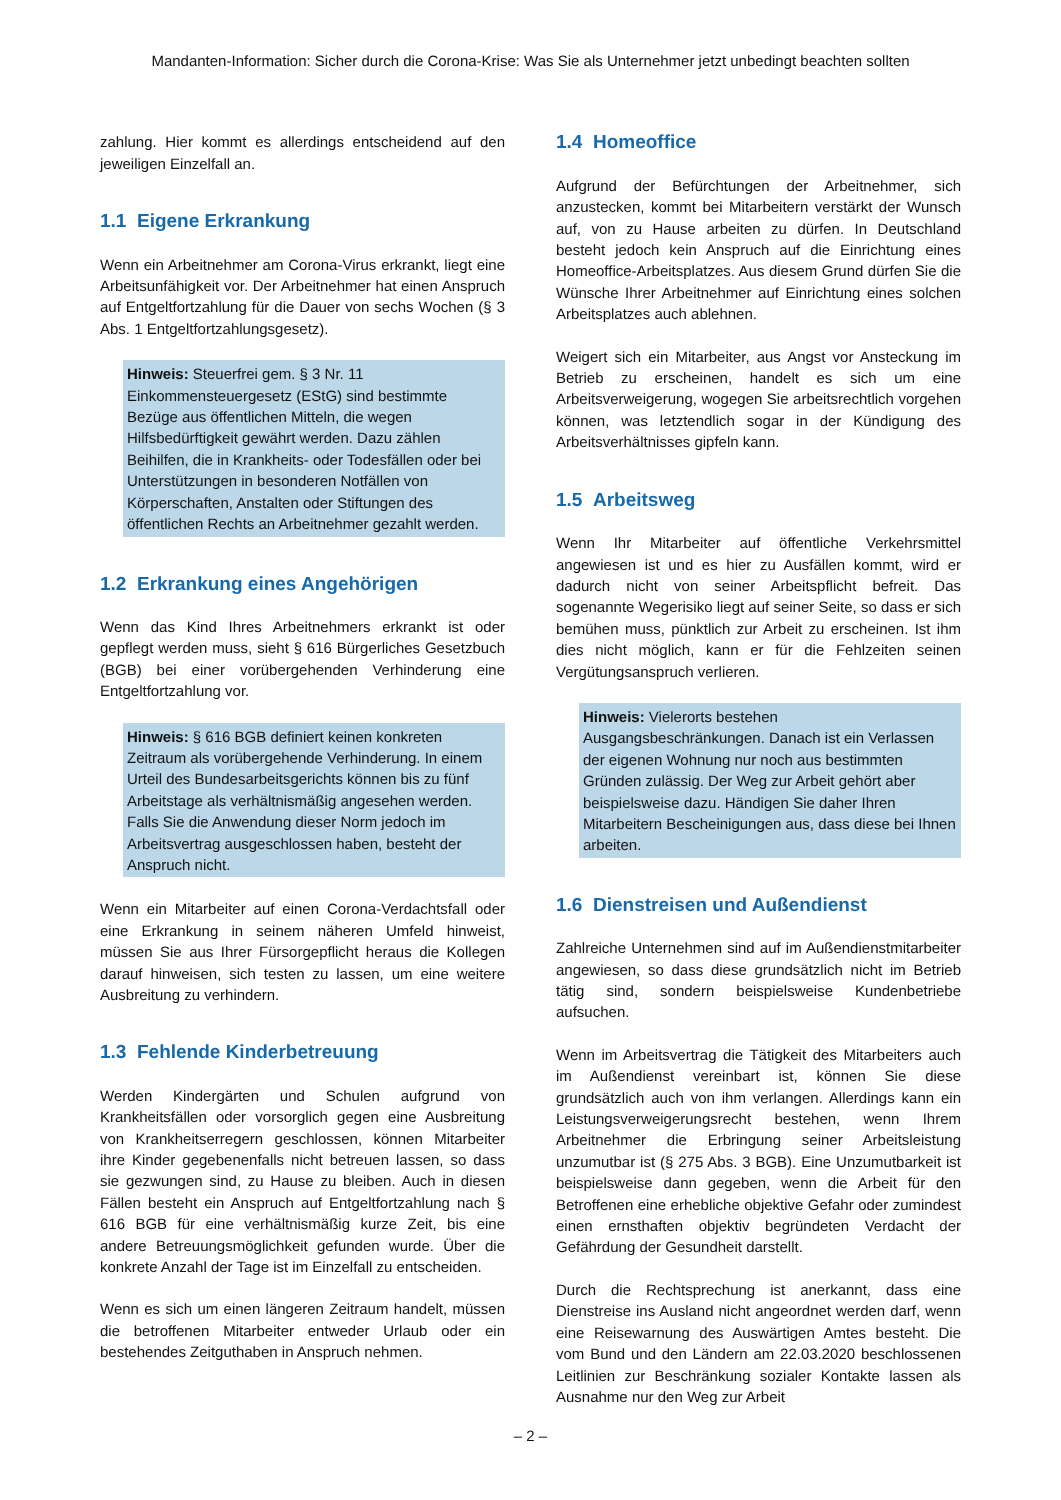Mandanten-Information: Sicher durch die Corona-Krise: Was Sie als Unternehmer jetzt unbedingt beachten sollten
zahlung. Hier kommt es allerdings entscheidend auf den jeweiligen Einzelfall an.
1.1 Eigene Erkrankung
Wenn ein Arbeitnehmer am Corona-Virus erkrankt, liegt eine Arbeitsunfähigkeit vor. Der Arbeitnehmer hat einen Anspruch auf Entgeltfortzahlung für die Dauer von sechs Wochen (§ 3 Abs. 1 Entgeltfortzahlungsgesetz).
Hinweis: Steuerfrei gem. § 3 Nr. 11 Einkommensteuergesetz (EStG) sind bestimmte Bezüge aus öffentlichen Mitteln, die wegen Hilfsbedürftigkeit gewährt werden. Dazu zählen Beihilfen, die in Krankheits- oder Todesfällen oder bei Unterstützungen in besonderen Notfällen von Körperschaften, Anstalten oder Stiftungen des öffentlichen Rechts an Arbeitnehmer gezahlt werden.
1.2 Erkrankung eines Angehörigen
Wenn das Kind Ihres Arbeitnehmers erkrankt ist oder gepflegt werden muss, sieht § 616 Bürgerliches Gesetzbuch (BGB) bei einer vorübergehenden Verhinderung eine Entgeltfortzahlung vor.
Hinweis: § 616 BGB definiert keinen konkreten Zeitraum als vorübergehende Verhinderung. In einem Urteil des Bundesarbeitsgerichts können bis zu fünf Arbeitstage als verhältnismäßig angesehen werden. Falls Sie die Anwendung dieser Norm jedoch im Arbeitsvertrag ausgeschlossen haben, besteht der Anspruch nicht.
Wenn ein Mitarbeiter auf einen Corona-Verdachtsfall oder eine Erkrankung in seinem näheren Umfeld hinweist, müssen Sie aus Ihrer Fürsorgepflicht heraus die Kollegen darauf hinweisen, sich testen zu lassen, um eine weitere Ausbreitung zu verhindern.
1.3 Fehlende Kinderbetreuung
Werden Kindergärten und Schulen aufgrund von Krankheitsfällen oder vorsorglich gegen eine Ausbreitung von Krankheitserregern geschlossen, können Mitarbeiter ihre Kinder gegebenenfalls nicht betreuen lassen, so dass sie gezwungen sind, zu Hause zu bleiben. Auch in diesen Fällen besteht ein Anspruch auf Entgeltfortzahlung nach § 616 BGB für eine verhältnismäßig kurze Zeit, bis eine andere Betreuungsmöglichkeit gefunden wurde. Über die konkrete Anzahl der Tage ist im Einzelfall zu entscheiden.
Wenn es sich um einen längeren Zeitraum handelt, müssen die betroffenen Mitarbeiter entweder Urlaub oder ein bestehendes Zeitguthaben in Anspruch nehmen.
1.4 Homeoffice
Aufgrund der Befürchtungen der Arbeitnehmer, sich anzustecken, kommt bei Mitarbeitern verstärkt der Wunsch auf, von zu Hause arbeiten zu dürfen. In Deutschland besteht jedoch kein Anspruch auf die Einrichtung eines Homeoffice-Arbeitsplatzes. Aus diesem Grund dürfen Sie die Wünsche Ihrer Arbeitnehmer auf Einrichtung eines solchen Arbeitsplatzes auch ablehnen.
Weigert sich ein Mitarbeiter, aus Angst vor Ansteckung im Betrieb zu erscheinen, handelt es sich um eine Arbeitsverweigerung, wogegen Sie arbeitsrechtlich vorgehen können, was letztendlich sogar in der Kündigung des Arbeitsverhältnisses gipfeln kann.
1.5 Arbeitsweg
Wenn Ihr Mitarbeiter auf öffentliche Verkehrsmittel angewiesen ist und es hier zu Ausfällen kommt, wird er dadurch nicht von seiner Arbeitspflicht befreit. Das sogenannte Wegerisiko liegt auf seiner Seite, so dass er sich bemühen muss, pünktlich zur Arbeit zu erscheinen. Ist ihm dies nicht möglich, kann er für die Fehlzeiten seinen Vergütungsanspruch verlieren.
Hinweis: Vielerorts bestehen Ausgangsbeschränkungen. Danach ist ein Verlassen der eigenen Wohnung nur noch aus bestimmten Gründen zulässig. Der Weg zur Arbeit gehört aber beispielsweise dazu. Händigen Sie daher Ihren Mitarbeitern Bescheinigungen aus, dass diese bei Ihnen arbeiten.
1.6 Dienstreisen und Außendienst
Zahlreiche Unternehmen sind auf im Außendienstmitarbeiter angewiesen, so dass diese grundsätzlich nicht im Betrieb tätig sind, sondern beispielsweise Kundenbetriebe aufsuchen.
Wenn im Arbeitsvertrag die Tätigkeit des Mitarbeiters auch im Außendienst vereinbart ist, können Sie diese grundsätzlich auch von ihm verlangen. Allerdings kann ein Leistungsverweigerungsrecht bestehen, wenn Ihrem Arbeitnehmer die Erbringung seiner Arbeitsleistung unzumutbar ist (§ 275 Abs. 3 BGB). Eine Unzumutbarkeit ist beispielsweise dann gegeben, wenn die Arbeit für den Betroffenen eine erhebliche objektive Gefahr oder zumindest einen ernsthaften objektiv begründeten Verdacht der Gefährdung der Gesundheit darstellt.
Durch die Rechtsprechung ist anerkannt, dass eine Dienstreise ins Ausland nicht angeordnet werden darf, wenn eine Reisewarnung des Auswärtigen Amtes besteht. Die vom Bund und den Ländern am 22.03.2020 beschlossenen Leitlinien zur Beschränkung sozialer Kontakte lassen als Ausnahme nur den Weg zur Arbeit
– 2 –